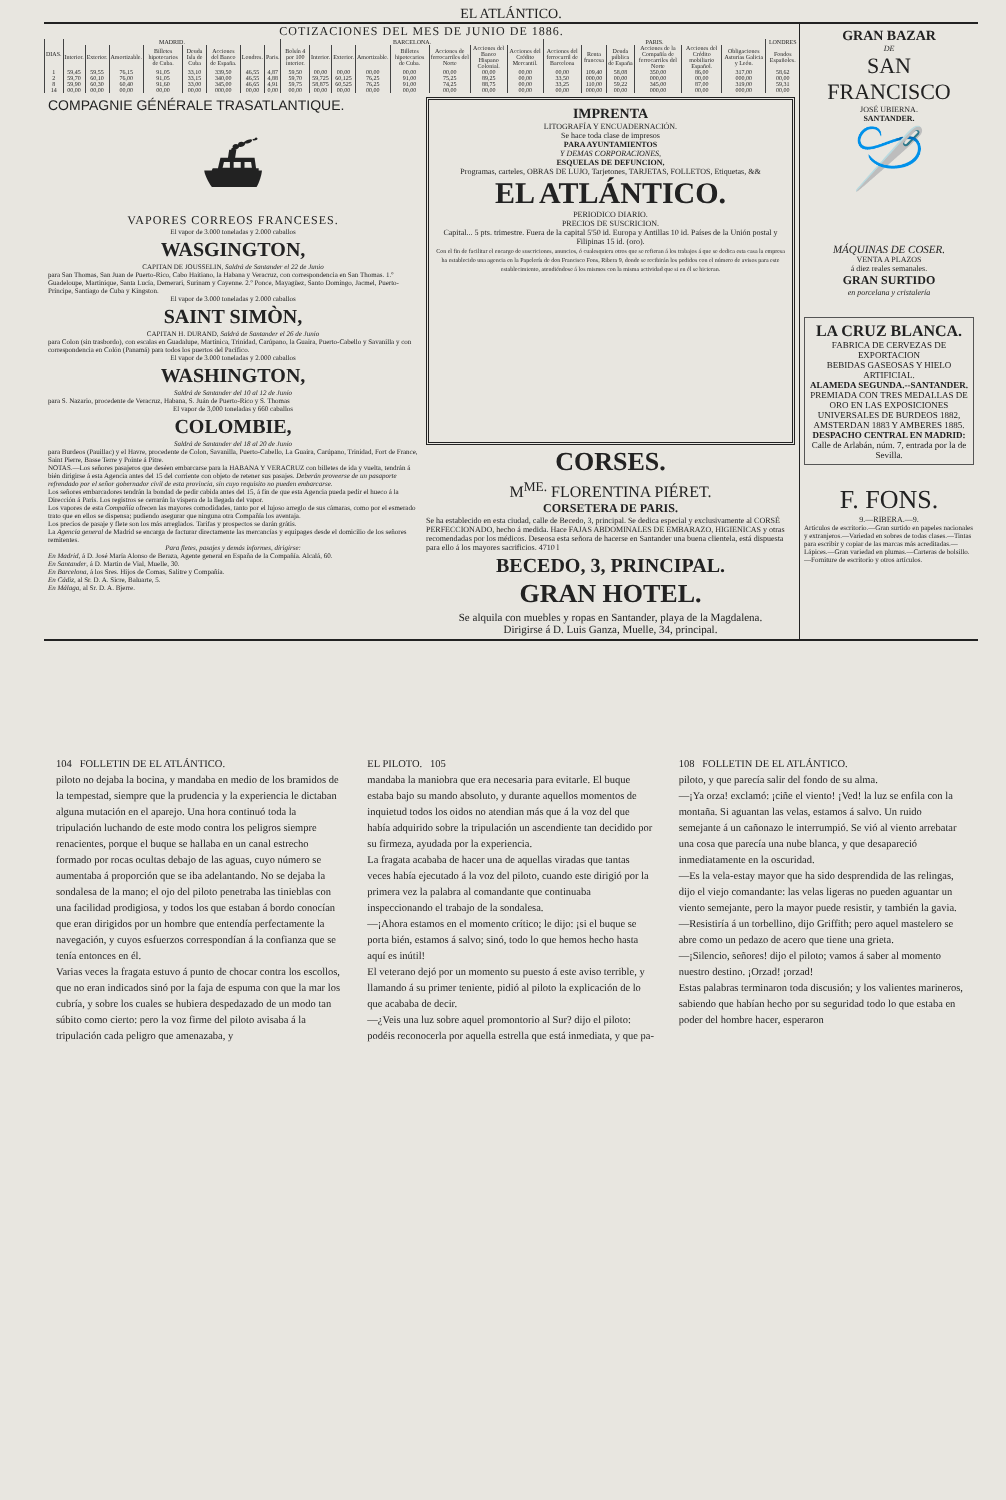EL ATLÁNTICO.
COTIZACIONES DEL MES DE JUNIO DE 1886.
| DIAS. | MADRID. | | | | | | | | BARCELONA. | | | | | | | | PARIS. | | | | | | LONDRES |
| --- | --- | --- | --- | --- | --- | --- | --- | --- | --- | --- | --- | --- | --- | --- | --- | --- | --- | --- | --- | --- | --- | --- | --- |
| | Interior. | Exterior. | Amortizable. | Billetes hipotecarios de Cuba. | Deuda Isla de Cuba | Acciones del Banco de España. | Londres. | Paris. | Bolsín 4 por 100 interior. | Interior. | Exterior. | Amortizable. | Billetes hipotecarios de Cuba. | Acciones de ferrocarriles del Norte | Acciones del Banco Hispano Colonial. | Acciones del Crédito Mercantil. | Acciones del ferrocarril de Barcelona | Renta francesa | Deuda pública de España | Acciones de la Compañía de ferrocarriles del Norte | Acciones del Crédito mobiliario Español. | Obligaciones Asturias Galicia y León. | Fondos Españoles. |
| 1 | 59,45 | 59,55 | 76,15 | 91,05 | 33,10 | 339,50 | 46,55 | 4,87 | 59,50 | 00,00 | 00,00 | 00,00 | 00,00 | 00,00 | 00,00 | 00,00 | 00,00 | 109,40 | 58,08 | 350,00 | 86,00 | 317,00 | 58,62 |
| 2 | 59,70 | 60,10 | 76,00 | 91,05 | 33,15 | 340,00 | 46,55 | 4,88 | 59,70 | 59,725 | 60,125 | 76,25 | 91,00 | 75,25 | 89,25 | 00,00 | 33,50 | 000,00 | 00,00 | 000,00 | 00,00 | 000,00 | 00,00 |
| 8 | 59,90 | 60,30 | 60,40 | 91,60 | 33,00 | 345,00 | 46,65 | 4,91 | 59,75 | 58,875 | 60,525 | 76,25 | 91,00 | 74,25 | 88,75 | 00,00 | 33,25 | 110,00 | 59,22 | 345,00 | 87,00 | 319,00 | 59,31 |
| 14 | 00,00 | 00,00 | 00,00 | 00,00 | 00,00 | 000,00 | 00,00 | 0,00 | 00,00 | 00,00 | 00,00 | 00,00 | 00,00 | 00,00 | 00,00 | 00,00 | 00,00 | 000,00 | 00,00 | 000,00 | 00,00 | 000,00 | 00,00 |
COMPAGNIE GÉNÉRALE TRASATLANTIQUE.
⛴
VAPORES CORREOS FRANCESES.
El vapor de 3.000 toneladas y 2.000 caballos
WASGINGTON,
CAPITAN DE JOUSSELIN, Saldrá de Santander el 22 de Junio
para San Thomas, San Juan de Puerto-Rico, Cabo Haitiano, la Habana y Veracruz, con correspondencia en San Thomas. 1.º Guadeloupe, Martinique, Santa Lucía, Demerari, Surinam y Cayenne. 2.º Ponce, Mayagüez, Santo Domingo, Jacmel, Puerto-Príncipe, Santiago de Cuba y Kingston.
El vapor de 3.000 toneladas y 2.000 caballos
SAINT SIMÒN,
CAPITAN H. DURAND, Saldrá de Santander el 26 de Junio
para Colon (sin trasbordo), con escalas en Guadalupe, Martinica, Trinidad, Carúpano, la Guaira, Puerto-Cabello y Savanilla y con correspondencia en Colón (Panamá) para todos los puertos del Pacífico.
El vapor de 3.000 toneladas y 2.000 caballos
WASHINGTON,
Saldrá de Santander del 10 al 12 de Junio
para S. Nazario, procedente de Veracruz, Habana, S. Juán de Puerto-Rico y S. Thomas
El vapor de 3,000 toneladas y 660 caballos
COLOMBIE,
Saldrá de Santander del 18 al 20 de Junio
para Burdeos (Pauillac) y el Havre, procedente de Colon, Savanilla, Puerto-Cabello, La Guaira, Carúpano, Trinidad, Fort de France, Saint Pierre, Basse Terre y Pointe á Pitre.
NOTAS.—Los señores pasajeros que deséen embarcarse para la HABANA Y VERACRUZ con billetes de ida y vuelta, tendrán á bién dirigirse á esta Agencia antes del 15 del corriente con objeto de retener sus pasajes. Deberán proveerse de un pasaporte refrendado por el señor gobernador civil de esta provincia, sin cuyo requisito no pueden embarcarse.
Los señores embarcadores tendrán la bondad de pedir cabida antes del 15, á fin de que esta Agencia pueda pedir el hueco á la Dirección á París. Los registros se cerrarán la víspera de la llegada del vapor.
Los vapores de esta Compañía ofrecen las mayores comodidades, tanto por el lujoso arreglo de sus cámaras, como por el esmerado trato que en ellos se dispensa; pudiendo asegurar que ninguna otra Compañía los aventaja.
Los precios de pasaje y flete son los más arreglados. Tarifas y prospectos se darán grátis.
La Agencia general de Madrid se encarga de facturar directamente las mercancías y equipages desde el domicilio de los señores remitentes.
Para fletes, pasajes y demás informes, dirigirse:
En Madrid, á D. José María Alonso de Beraza, Agente general en España de la Compañía. Alcalá, 60.
En Santander, á D. Martin de Vial, Muelle, 30.
En Barcelona, á los Sres. Hijos de Comas, Salitre y Compañía.
En Cádiz, al Sr. D. A. Sicre, Baluarte, 5.
En Málaga, al Sr. D. A. Bjerre.
IMPRENTA
LITOGRAFÍA Y ENCUADERNACIÓN.
Se hace toda clase de impresos
PARA AYUNTAMIENTOS
Y DEMAS CORPORACIONES,
ESQUELAS DE DEFUNCION,
Programas, carteles, OBRAS DE LUJO, Tarjetones, TARJETAS, FOLLETOS, Etiquetas, &&
EL ATLÁNTICO.
PERIODICO DIARIO.
PRECIOS DE SUSCRICION.
Capital... 5 pts. trimestre. Fuera de la capital 5'50 id. Europa y Antillas 10 id. Países de la Unión postal y Filipinas 15 id. (oro).
Con el fin de facilitar el encargo de suscriciones, anuncios, ó cualesquiera otros que se refieran á los trabajos á que se dedica esta casa la empresa ha establecido una agencia en la Papelería de don Francisco Fons, Ribera 9, donde se recibirán los pedidos con el número de avisos para este establecimiento, atendiéndose á los mismos con la misma actividad que si en él se hicieran.
CORSES.
M<sup>ME.</sup> FLORENTINA PIÉRET.
CORSETERA DE PARIS.
Se ha establecido en esta ciudad, calle de Becedo, 3, principal. Se dedica especial y exclusivamente al CORSÉ PERFECCIONADO, hecho á medida. Hace FAJAS ABDOMINALES DE EMBARAZO, HIGIENICAS y otras recomendadas por los médicos. Deseosa esta señora de hacerse en Santander una buena clientela, está dispuesta para ello á los mayores sacrificios. 4710 l
BECEDO, 3, PRINCIPAL.
GRAN HOTEL.
Se alquila con muebles y ropas en Santander, playa de la Magdalena.
Dirigirse á D. Luis Ganza, Muelle, 34, principal.
GRAN BAZAR
DE
SAN FRANCISCO
JOSÉ UBIERNA.
SANTANDER.
🪡
MÁQUINAS DE COSER.
VENTA A PLAZOS
á diez reales semanales.
GRAN SURTIDO
en porcelana y cristalería
LA CRUZ BLANCA.
FABRICA DE CERVEZAS DE EXPORTACION
BEBIDAS GASEOSAS Y HIELO ARTIFICIAL.
ALAMEDA SEGUNDA.--SANTANDER.
PREMIADA CON TRES MEDALLAS DE ORO EN LAS EXPOSICIONES UNIVERSALES DE BURDEOS 1882, AMSTERDAN 1883 Y AMBERES 1885.
DESPACHO CENTRAL EN MADRID:
Calle de Arlabán, núm. 7, entrada por la de Sevilla.
F. FONS.
9.—RIBERA.—9.
Artículos de escritorio.—Gran surtido en papeles nacionales y extranjeros.—Variedad en sobres de todas clases.—Tintas para escribir y copiar de las marcas más acreditadas.—Lápices.—Gran variedad en plumas.—Carteras de bolsillo.—Forniture de escritorio y otros artículos.
104 FOLLETIN DE EL ATLÁNTICO.
piloto no dejaba la bocina, y mandaba en medio de los bramidos de la tempestad, siempre que la prudencia y la experiencia le dictaban alguna mutación en el aparejo. Una hora continuó toda la tripulación luchando de este modo contra los peligros siempre renacientes, porque el buque se hallaba en un canal estrecho formado por rocas ocultas debajo de las aguas, cuyo número se aumentaba á proporción que se iba adelantando. No se dejaba la sondalesa de la mano; el ojo del piloto penetraba las tinieblas con una facilidad prodigiosa, y todos los que estaban á bordo conocían que eran dirigidos por un hombre que entendía perfectamente la navegación, y cuyos esfuerzos correspondían á la confianza que se tenía entonces en él.
Varias veces la fragata estuvo á punto de chocar contra los escollos, que no eran indicados sinó por la faja de espuma con que la mar los cubría, y sobre los cuales se hubiera despedazado de un modo tan súbito como cierto: pero la voz firme del piloto avisaba á la tripulación cada peligro que amenazaba, y
EL PILOTO. 105
mandaba la maniobra que era necesaria para evitarle. El buque estaba bajo su mando absoluto, y durante aquellos momentos de inquietud todos los oidos no atendian más que á la voz del que había adquirido sobre la tripulación un ascendiente tan decidido por su firmeza, ayudada por la experiencia.
La fragata acababa de hacer una de aquellas viradas que tantas veces había ejecutado á la voz del piloto, cuando este dirigió por la primera vez la palabra al comandante que continuaba inspeccionando el trabajo de la sondalesa.
—¡Ahora estamos en el momento crítico; le dijo: ¡si el buque se porta bién, estamos á salvo; sinó, todo lo que hemos hecho hasta aquí es inútil!
El veterano dejó por un momento su puesto á este aviso terrible, y llamando á su primer teniente, pidió al piloto la explicación de lo que acababa de decir.
—¿Veis una luz sobre aquel promontorio al Sur? dijo el piloto: podéis reconocerla por aquella estrella que está inmediata, y que pa-
108 FOLLETIN DE EL ATLÁNTICO.
piloto, y que parecía salir del fondo de su alma.
—¡Ya orza! exclamó: ¡ciñe el viento! ¡Ved! la luz se enfila con la montaña. Si aguantan las velas, estamos á salvo. Un ruido semejante á un cañonazo le interrumpió. Se vió al viento arrebatar una cosa que parecía una nube blanca, y que desapareció inmediatamente en la oscuridad.
—Es la vela-estay mayor que ha sido desprendida de las relingas, dijo el viejo comandante: las velas ligeras no pueden aguantar un viento semejante, pero la mayor puede resistir, y también la gavia.
—Resistiría á un torbellino, dijo Griffith; pero aquel mastelero se abre como un pedazo de acero que tiene una grieta.
—¡Silencio, señores! dijo el piloto; vamos á saber al momento nuestro destino. ¡Orzad! ¡orzad!
Estas palabras terminaron toda discusión; y los valientes marineros, sabiendo que habían hecho por su seguridad todo lo que estaba en poder del hombre hacer, esperaron